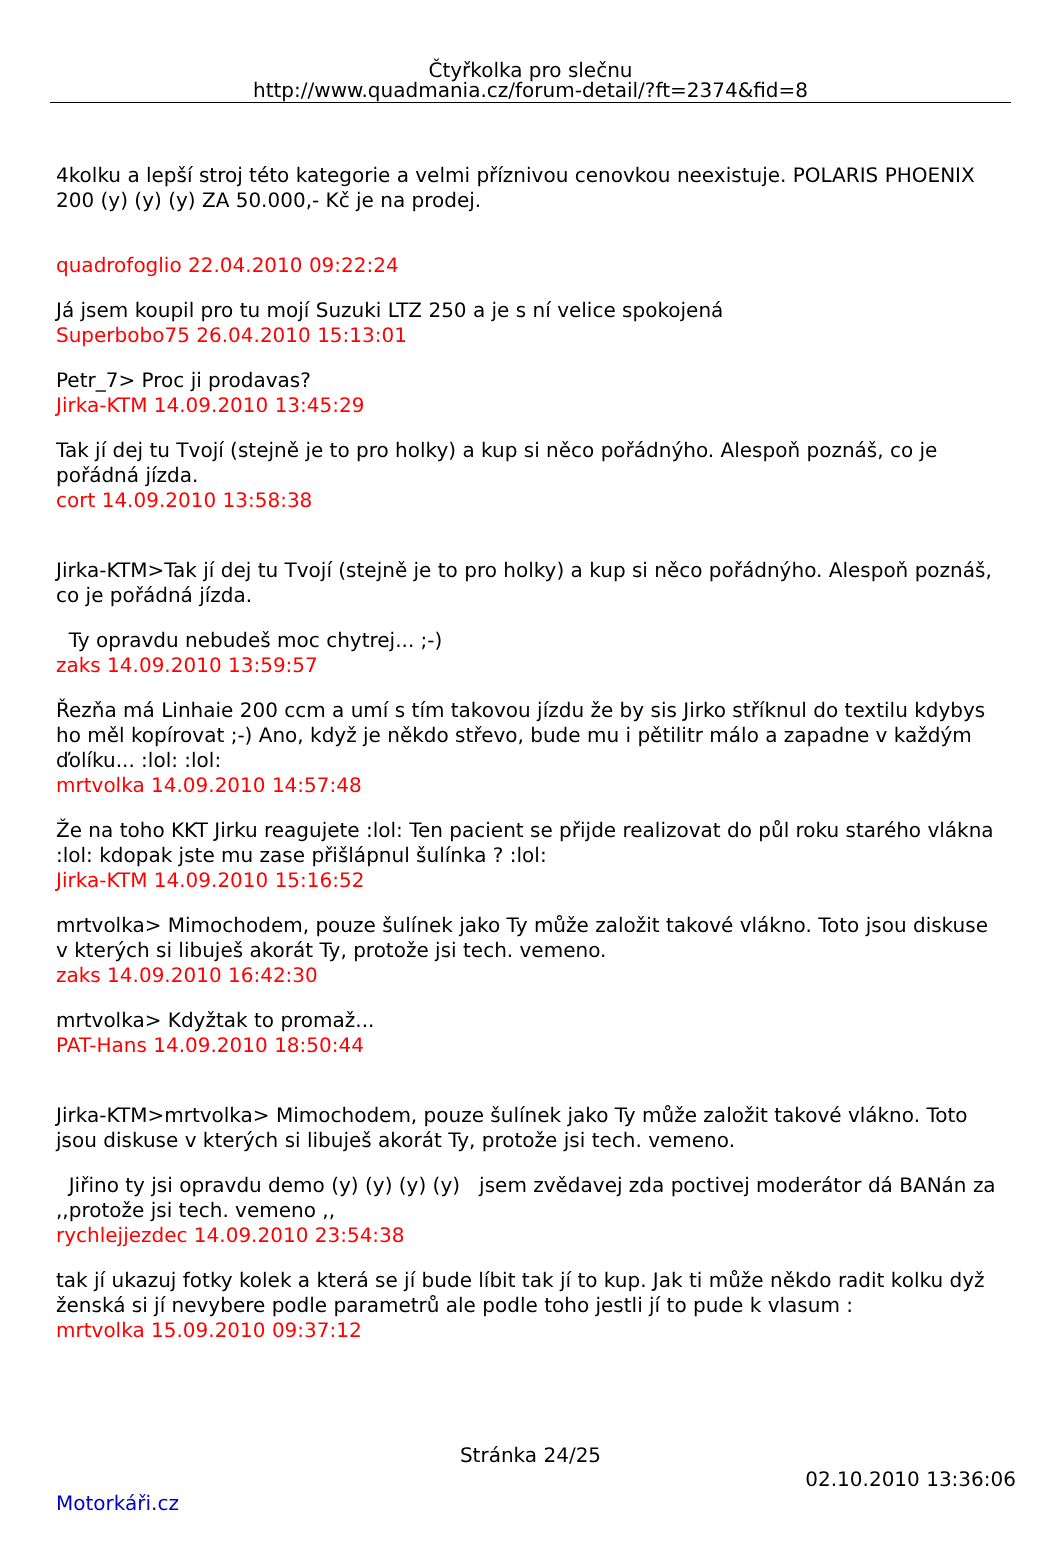Čtyřkolka pro slečnu
http://www.quadmania.cz/forum-detail/?ft=2374&fid=8
4kolku a lepší stroj této kategorie a velmi příznivou cenovkou neexistuje. POLARIS PHOENIX 200 (y) (y) (y) ZA 50.000,- Kč je na prodej.
quadrofoglio 22.04.2010 09:22:24
Já jsem koupil pro tu mojí Suzuki LTZ 250 a je s ní velice spokojená
Superbobo75 26.04.2010 15:13:01
Petr_7> Proc ji prodavas?
Jirka-KTM 14.09.2010 13:45:29
Tak jí dej tu Tvojí (stejně je to pro holky) a kup si něco pořádnýho. Alespoň poznáš, co je pořádná jízda.
cort 14.09.2010 13:58:38
Jirka-KTM>Tak jí dej tu Tvojí (stejně je to pro holky) a kup si něco pořádnýho. Alespoň poznáš, co je pořádná jízda.
Ty opravdu nebudeš moc chytrej... ;-)
zaks 14.09.2010 13:59:57
Řezňa má Linhaie 200 ccm a umí s tím takovou jízdu že by sis Jirko stříknul do textilu kdybys ho měl kopírovat ;-) Ano, když je někdo střevo, bude mu i pětilitr málo a zapadne v každým ďolíku... :lol: :lol:
mrtvolka 14.09.2010 14:57:48
Že na toho KKT Jirku reagujete :lol: Ten pacient se přijde realizovat do půl roku starého vlákna :lol: kdopak jste mu zase přišlápnul šulínka ? :lol:
Jirka-KTM 14.09.2010 15:16:52
mrtvolka> Mimochodem, pouze šulínek jako Ty může založit takové vlákno. Toto jsou diskuse v kterých si libuješ akorát Ty, protože jsi tech. vemeno.
zaks 14.09.2010 16:42:30
mrtvolka> Kdyžtak to promaž...
PAT-Hans 14.09.2010 18:50:44
Jirka-KTM>mrtvolka> Mimochodem, pouze šulínek jako Ty může založit takové vlákno. Toto jsou diskuse v kterých si libuješ akorát Ty, protože jsi tech. vemeno.
Jiřino ty jsi opravdu demo (y) (y) (y) (y) jsem zvědavej zda poctivej moderátor dá BANán za ,,protože jsi tech. vemeno ,,
rychlejjezdec 14.09.2010 23:54:38
tak jí ukazuj fotky kolek a která se jí bude líbit tak jí to kup. Jak ti může někdo radit kolku dyž ženská si jí nevybere podle parametrů ale podle toho jestli jí to pude k vlasum :
mrtvolka 15.09.2010 09:37:12
Stránka 24/25
02.10.2010 13:36:06
Motorkáři.cz